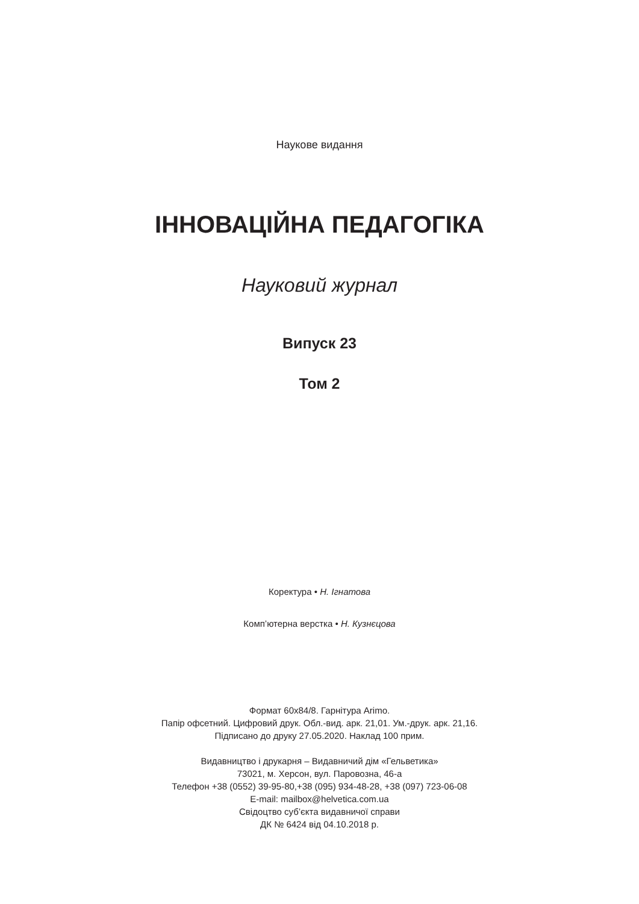Наукове видання
ІННОВАЦІЙНА ПЕДАГОГІКА
Науковий журнал
Випуск 23
Том 2
Коректура • Н. Ігнатова
Комп’ютерна верстка • Н. Кузнєцова
Формат 60х84/8. Гарнітура Arimo.
Папір офсетний. Цифровий друк. Обл.-вид. арк. 21,01. Ум.-друк. арк. 21,16.
Підписано до друку 27.05.2020. Наклад 100 прим.
Видавництво і друкарня – Видавничий дім «Гельветика»
73021, м. Херсон, вул. Паровозна, 46-а
Телефон +38 (0552) 39-95-80,+38 (095) 934-48-28, +38 (097) 723-06-08
E-mail: mailbox@helvetica.com.ua
Свідоцтво суб’єкта видавничої справи
ДК № 6424 від 04.10.2018 р.